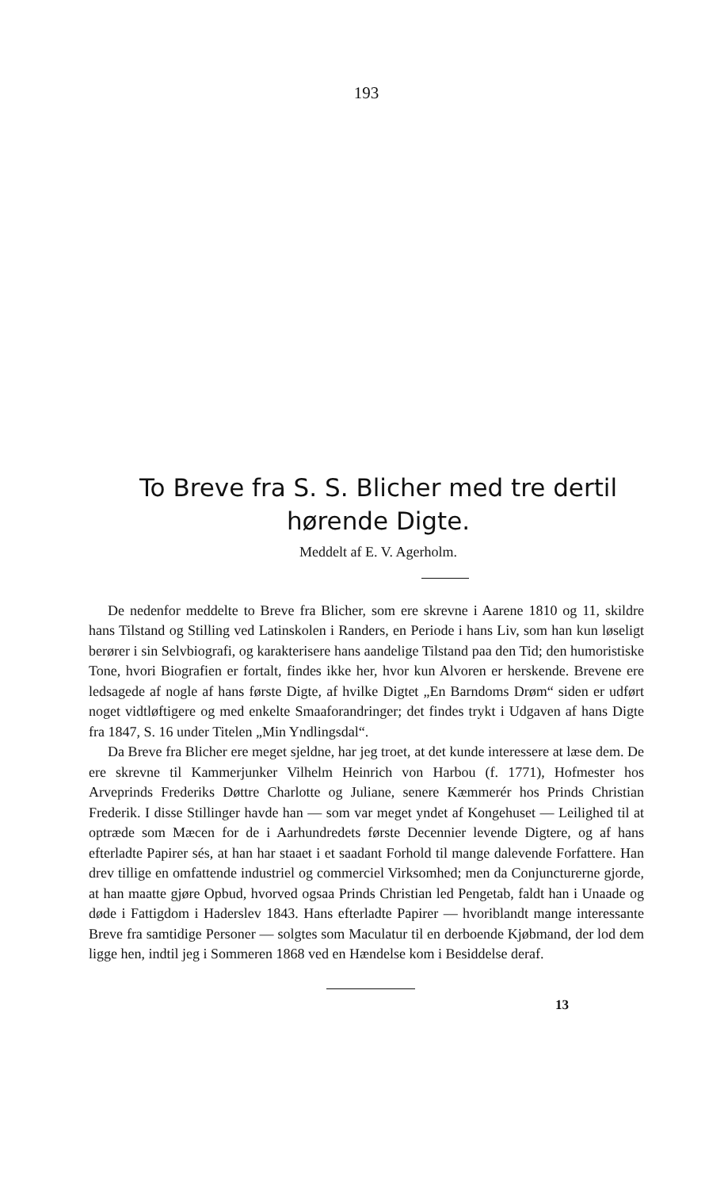193
To Breve fra S. S. Blicher med tre dertil hørende Digte.
Meddelt af E. V. Agerholm.
De nedenfor meddelte to Breve fra Blicher, som ere skrevne i Aarene 1810 og 11, skildre hans Tilstand og Stilling ved Latinskolen i Randers, en Periode i hans Liv, som han kun løseligt berører i sin Selvbiografi, og karakterisere hans aandelige Tilstand paa den Tid; den humoristiske Tone, hvori Biografien er fortalt, findes ikke her, hvor kun Alvoren er herskende. Brevene ere ledsagede af nogle af hans første Digte, af hvilke Digtet „En Barndoms Drøm“ siden er udført noget vidtløftigere og med enkelte Smaaforandringer; det findes trykt i Udgaven af hans Digte fra 1847, S. 16 under Titelen „Min Yndlingsdal“.
Da Breve fra Blicher ere meget sjeldne, har jeg troet, at det kunde interessere at læse dem. De ere skrevne til Kammerjunker Vilhelm Heinrich von Harbou (f. 1771), Hofmester hos Arveprinds Frederiks Døttre Charlotte og Juliane, senere Kæmmerér hos Prinds Christian Frederik. I disse Stillinger havde han — som var meget yndet af Kongehuset — Leilighed til at optræde som Mæcen for de i Aarhundredets første Decennier levende Digtere, og af hans efterladte Papirer sés, at han har staaet i et saadant Forhold til mange dalevende Forfattere. Han drev tillige en omfattende industriel og commerciel Virksomhed; men da Conjuncturerne gjorde, at han maatte gjøre Opbud, hvorved ogsaa Prinds Christian led Pengetab, faldt han i Unaade og døde i Fattigdom i Haderslev 1843. Hans efterladte Papirer — hvoriblandt mange interessante Breve fra samtidige Personer — solgtes som Maculatur til en derboende Kjøbmand, der lod dem ligge hen, indtil jeg i Sommeren 1868 ved en Hændelse kom i Besiddelse deraf.
13